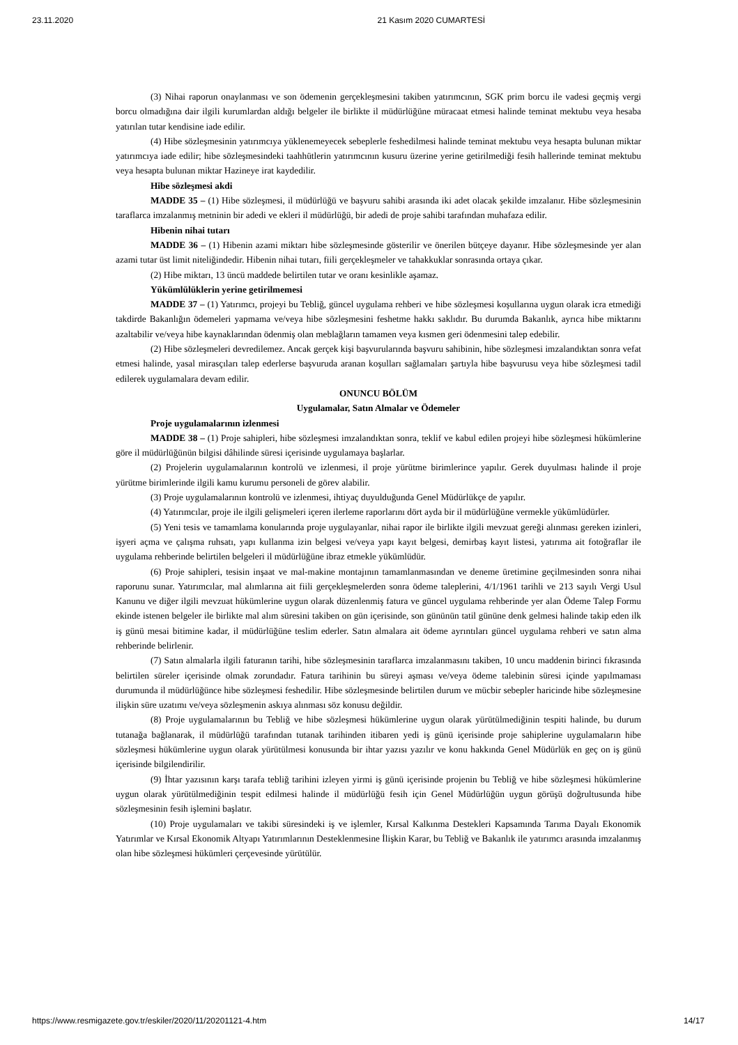23.11.2020 21 Kasım 2020 CUMARTESİ
(3) Nihai raporun onaylanması ve son ödemenin gerçekleşmesini takiben yatırımcının, SGK prim borcu ile vadesi geçmiş vergi borcu olmadığına dair ilgili kurumlardan aldığı belgeler ile birlikte il müdürlüğüne müracaat etmesi halinde teminat mektubu veya hesaba yatırılan tutar kendisine iade edilir.
(4) Hibe sözleşmesinin yatırımcıya yüklenemeyecek sebeplerle feshedilmesi halinde teminat mektubu veya hesapta bulunan miktar yatırımcıya iade edilir; hibe sözleşmesindeki taahhütlerin yatırımcının kusuru üzerine yerine getirilmediği fesih hallerinde teminat mektubu veya hesapta bulunan miktar Hazineye irat kaydedilir.
Hibe sözleşmesi akdi
MADDE 35 – (1) Hibe sözleşmesi, il müdürlüğü ve başvuru sahibi arasında iki adet olacak şekilde imzalanır. Hibe sözleşmesinin taraflarca imzalanmış metninin bir adedi ve ekleri il müdürlüğü, bir adedi de proje sahibi tarafından muhafaza edilir.
Hibenin nihai tutarı
MADDE 36 – (1) Hibenin azami miktarı hibe sözleşmesinde gösterilir ve önerilen bütçeye dayanır. Hibe sözleşmesinde yer alan azami tutar üst limit niteliğindedir. Hibenin nihai tutarı, fiili gerçekleşmeler ve tahakkuklar sonrasında ortaya çıkar.
(2) Hibe miktarı, 13 üncü maddede belirtilen tutar ve oranı kesinlikle aşamaz.
Yükümlülüklerin yerine getirilmemesi
MADDE 37 – (1) Yatırımcı, projeyi bu Tebliğ, güncel uygulama rehberi ve hibe sözleşmesi koşullarına uygun olarak icra etmediği takdirde Bakanlığın ödemeleri yapmama ve/veya hibe sözleşmesini feshetme hakkı saklıdır. Bu durumda Bakanlık, ayrıca hibe miktarını azaltabilir ve/veya hibe kaynaklarından ödenmiş olan meblağların tamamen veya kısmen geri ödenmesini talep edebilir.
(2) Hibe sözleşmeleri devredilemez. Ancak gerçek kişi başvurularında başvuru sahibinin, hibe sözleşmesi imzalandıktan sonra vefat etmesi halinde, yasal mirasçıları talep ederlerse başvuruda aranan koşulları sağlamaları şartıyla hibe başvurusu veya hibe sözleşmesi tadil edilerek uygulamalara devam edilir.
ONUNCU BÖLÜM
Uygulamalar, Satın Almalar ve Ödemeler
Proje uygulamalarının izlenmesi
MADDE 38 – (1) Proje sahipleri, hibe sözleşmesi imzalandıktan sonra, teklif ve kabul edilen projeyi hibe sözleşmesi hükümlerine göre il müdürlüğünün bilgisi dâhilinde süresi içerisinde uygulamaya başlarlar.
(2) Projelerin uygulamalarının kontrolü ve izlenmesi, il proje yürütme birimlerince yapılır. Gerek duyulması halinde il proje yürütme birimlerinde ilgili kamu kurumu personeli de görev alabilir.
(3) Proje uygulamalarının kontrolü ve izlenmesi, ihtiyaç duyulduğunda Genel Müdürlükçe de yapılır.
(4) Yatırımcılar, proje ile ilgili gelişmeleri içeren ilerleme raporlarını dört ayda bir il müdürlüğüne vermekle yükümlüdürler.
(5) Yeni tesis ve tamamlama konularında proje uygulayanlar, nihai rapor ile birlikte ilgili mevzuat gereği alınması gereken izinleri, işyeri açma ve çalışma ruhsatı, yapı kullanma izin belgesi ve/veya yapı kayıt belgesi, demirbaş kayıt listesi, yatırıma ait fotoğraflar ile uygulama rehberinde belirtilen belgeleri il müdürlüğüne ibraz etmekle yükümlüdür.
(6) Proje sahipleri, tesisin inşaat ve mal-makine montajının tamamlanmasından ve deneme üretimine geçilmesinden sonra nihai raporunu sunar. Yatırımcılar, mal alımlarına ait fiili gerçekleşmelerden sonra ödeme taleplerini, 4/1/1961 tarihli ve 213 sayılı Vergi Usul Kanunu ve diğer ilgili mevzuat hükümlerine uygun olarak düzenlenmiş fatura ve güncel uygulama rehberinde yer alan Ödeme Talep Formu ekinde istenen belgeler ile birlikte mal alım süresini takiben on gün içerisinde, son gününün tatil gününe denk gelmesi halinde takip eden ilk iş günü mesai bitimine kadar, il müdürlüğüne teslim ederler. Satın almalara ait ödeme ayrıntıları güncel uygulama rehberi ve satın alma rehberinde belirlenir.
(7) Satın almalarla ilgili faturanın tarihi, hibe sözleşmesinin taraflarca imzalanmasını takiben, 10 uncu maddenin birinci fıkrasında belirtilen süreler içerisinde olmak zorundadır. Fatura tarihinin bu süreyi aşması ve/veya ödeme talebinin süresi içinde yapılmaması durumunda il müdürlüğünce hibe sözleşmesi feshedilir. Hibe sözleşmesinde belirtilen durum ve mücbir sebepler haricinde hibe sözleşmesine ilişkin süre uzatımı ve/veya sözleşmenin askıya alınması söz konusu değildir.
(8) Proje uygulamalarının bu Tebliğ ve hibe sözleşmesi hükümlerine uygun olarak yürütülmediğinin tespiti halinde, bu durum tutanağa bağlanarak, il müdürlüğü tarafından tutanak tarihinden itibaren yedi iş günü içerisinde proje sahiplerine uygulamaların hibe sözleşmesi hükümlerine uygun olarak yürütülmesi konusunda bir ihtar yazısı yazılır ve konu hakkında Genel Müdürlük en geç on iş günü içerisinde bilgilendirilir.
(9) İhtar yazısının karşı tarafa tebliğ tarihini izleyen yirmi iş günü içerisinde projenin bu Tebliğ ve hibe sözleşmesi hükümlerine uygun olarak yürütülmediğinin tespit edilmesi halinde il müdürlüğü fesih için Genel Müdürlüğün uygun görüşü doğrultusunda hibe sözleşmesinin fesih işlemini başlatır.
(10) Proje uygulamaları ve takibi süresindeki iş ve işlemler, Kırsal Kalkınma Destekleri Kapsamında Tarıma Dayalı Ekonomik Yatırımlar ve Kırsal Ekonomik Altyapı Yatırımlarının Desteklenmesine İlişkin Karar, bu Tebliğ ve Bakanlık ile yatırımcı arasında imzalanmış olan hibe sözleşmesi hükümleri çerçevesinde yürütülür.
https://www.resmigazete.gov.tr/eskiler/2020/11/20201121-4.htm 14/17